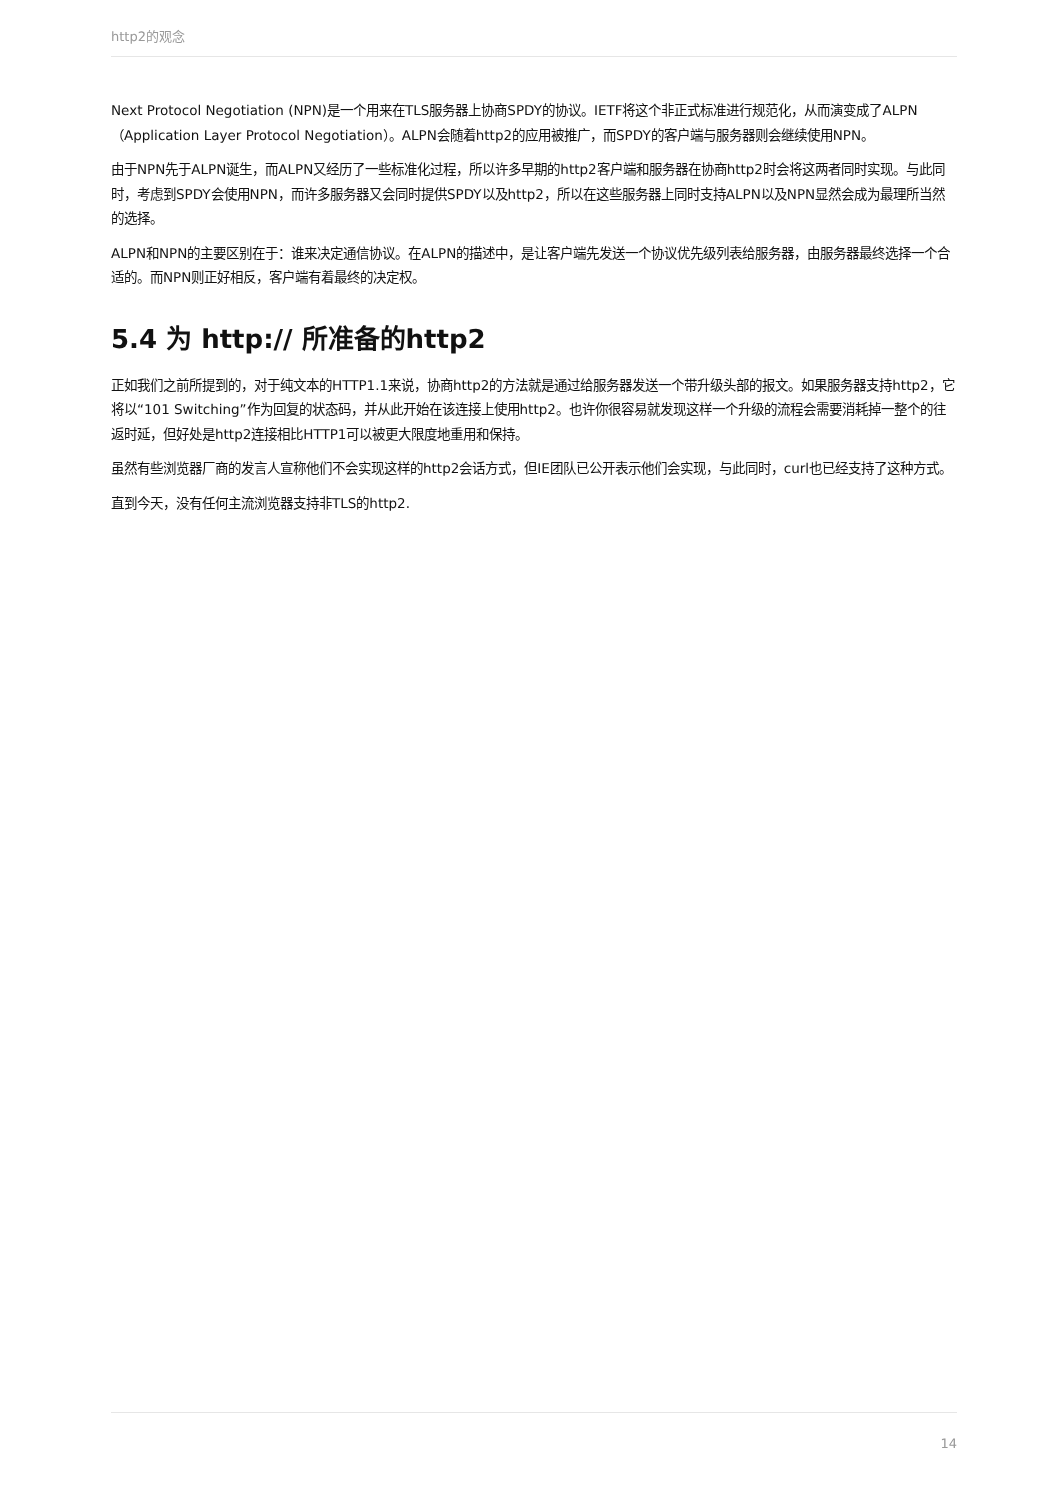http2的观念
Next Protocol Negotiation (NPN)是一个用来在TLS服务器上协商SPDY的协议。IETF将这个非正式标准进行规范化，从而演变成了ALPN（Application Layer Protocol Negotiation）。ALPN会随着http2的应用被推广，而SPDY的客户端与服务器则会继续使用NPN。
由于NPN先于ALPN诞生，而ALPN又经历了一些标准化过程，所以许多早期的http2客户端和服务器在协商http2时会将这两者同时实现。与此同时，考虑到SPDY会使用NPN，而许多服务器又会同时提供SPDY以及http2，所以在这些服务器上同时支持ALPN以及NPN显然会成为最理所当然的选择。
ALPN和NPN的主要区别在于：谁来决定通信协议。在ALPN的描述中，是让客户端先发送一个协议优先级列表给服务器，由服务器最终选择一个合适的。而NPN则正好相反，客户端有着最终的决定权。
5.4 为 http:// 所准备的http2
正如我们之前所提到的，对于纯文本的HTTP1.1来说，协商http2的方法就是通过给服务器发送一个带升级头部的报文。如果服务器支持http2，它将以“101 Switching”作为回复的状态码，并从此开始在该连接上使用http2。也许你很容易就发现这样一个升级的流程会需要消耗掉一整个的往返时延，但好处是http2连接相比HTTP1可以被更大限度地重用和保持。
虽然有些浏览器厂商的发言人宣称他们不会实现这样的http2会话方式，但IE团队已公开表示他们会实现，与此同时，curl也已经支持了这种方式。
直到今天，没有任何主流浏览器支持非TLS的http2.
14